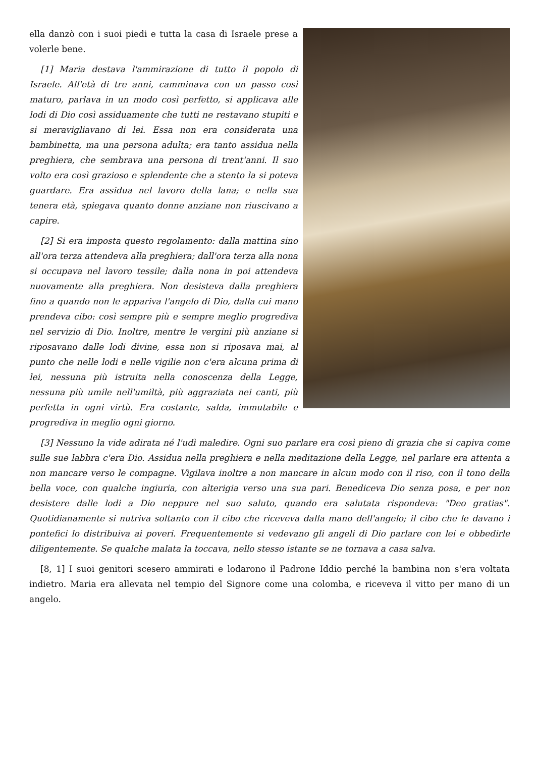ella danzò con i suoi piedi e tutta la casa di Israele prese a volerle bene.
[1] Maria destava l'ammirazione di tutto il popolo di Israele. All'età di tre anni, camminava con un passo così maturo, parlava in un modo così perfetto, si applicava alle lodi di Dio così assiduamente che tutti ne restavano stupiti e si meravigliavano di lei. Essa non era considerata una bambinetta, ma una persona adulta; era tanto assidua nella preghiera, che sembrava una persona di trent'anni. Il suo volto era così grazioso e splendente che a stento la si poteva guardare. Era assidua nel lavoro della lana; e nella sua tenera età, spiegava quanto donne anziane non riuscivano a capire.
[2] Si era imposta questo regolamento: dalla mattina sino all'ora terza attendeva alla preghiera; dall'ora terza alla nona si occupava nel lavoro tessile; dalla nona in poi attendeva nuovamente alla preghiera. Non desisteva dalla preghiera fino a quando non le appariva l'angelo di Dio, dalla cui mano prendeva cibo: così sempre più e sempre meglio progrediva nel servizio di Dio. Inoltre, mentre le vergini più anziane si riposavano dalle lodi divine, essa non si riposava mai, al punto che nelle lodi e nelle vigilie non c'era alcuna prima di lei, nessuna più istruita nella conoscenza della Legge, nessuna più umile nell'umiltà, più aggraziata nei canti, più perfetta in ogni virtù. Era costante, salda, immutabile e progrediva in meglio ogni giorno.
[3] Nessuno la vide adirata né l'udì maledire. Ogni suo parlare era così pieno di grazia che si capiva come sulle sue labbra c'era Dio. Assidua nella preghiera e nella meditazione della Legge, nel parlare era attenta a non mancare verso le compagne. Vigilava inoltre a non mancare in alcun modo con il riso, con il tono della bella voce, con qualche ingiuria, con alterigia verso una sua pari. Benediceva Dio senza posa, e per non desistere dalle lodi a Dio neppure nel suo saluto, quando era salutata rispondeva: "Deo gratias". Quotidianamente si nutriva soltanto con il cibo che riceveva dalla mano dell'angelo; il cibo che le davano i pontefici lo distribuiva ai poveri. Frequentemente si vedevano gli angeli di Dio parlare con lei e obbedirle diligentemente. Se qualche malata la toccava, nello stesso istante se ne tornava a casa salva.
[8, 1] I suoi genitori scesero ammirati e lodarono il Padrone Iddio perché la bambina non s'era voltata indietro. Maria era allevata nel tempio del Signore come una colomba, e riceveva il vitto per mano di un angelo.